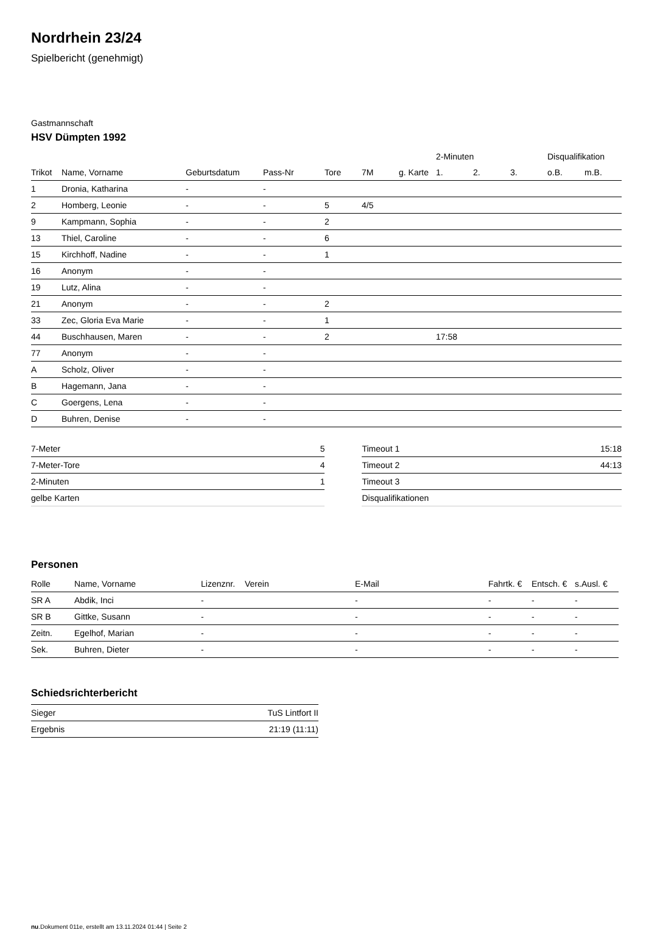Nordrhein 23/24
Spielbericht (genehmigt)
Gastmannschaft
HSV Dümpten 1992
| | | | | | | | 2-Minuten | | | Disqualifikation | |
| --- | --- | --- | --- | --- | --- | --- | --- | --- | --- | --- | --- |
| Trikot | Name, Vorname | Geburtsdatum | Pass-Nr | Tore | 7M | g. Karte | 1. | 2. | 3. | o.B. | m.B. |
| 1 | Dronia, Katharina | - | - | | | | | | | | |
| 2 | Homberg, Leonie | - | - | 5 | 4/5 | | | | | | |
| 9 | Kampmann, Sophia | - | - | 2 | | | | | | | |
| 13 | Thiel, Caroline | - | - | 6 | | | | | | | |
| 15 | Kirchhoff, Nadine | - | - | 1 | | | | | | | |
| 16 | Anonym | - | - | | | | | | | | |
| 19 | Lutz, Alina | - | - | | | | | | | | |
| 21 | Anonym | - | - | 2 | | | | | | | |
| 33 | Zec, Gloria Eva Marie | - | - | 1 | | | | | | | |
| 44 | Buschhausen, Maren | - | - | 2 | | | 17:58 | | | | |
| 77 | Anonym | - | - | | | | | | | | |
| A | Scholz, Oliver | - | - | | | | | | | | |
| B | Hagemann, Jana | - | - | | | | | | | | |
| C | Goergens, Lena | - | - | | | | | | | | |
| D | Buhren, Denise | - | - | | | | | | | | |
| 7-Meter | 5 |
| 7-Meter-Tore | 4 |
| 2-Minuten | 1 |
| gelbe Karten | |
| Timeout 1 | 15:18 |
| Timeout 2 | 44:13 |
| Timeout 3 | |
| Disqualifikationen | |
Personen
| Rolle | Name, Vorname | Lizenznr. | Verein | E-Mail | Fahrtk. € | Entsch. € | s.Ausl. € |
| --- | --- | --- | --- | --- | --- | --- | --- |
| SR A | Abdik, Inci | - | | - | - | - | - |
| SR B | Gittke, Susann | - | | - | - | - | - |
| Zeitn. | Egelhof, Marian | - | | - | - | - | - |
| Sek. | Buhren, Dieter | - | | - | - | - | - |
Schiedsrichterbericht
| Sieger | TuS Lintfort II |
| Ergebnis | 21:19 (11:11) |
nu.Dokument 011e, erstellt am 13.11.2024 01:44 | Seite 2